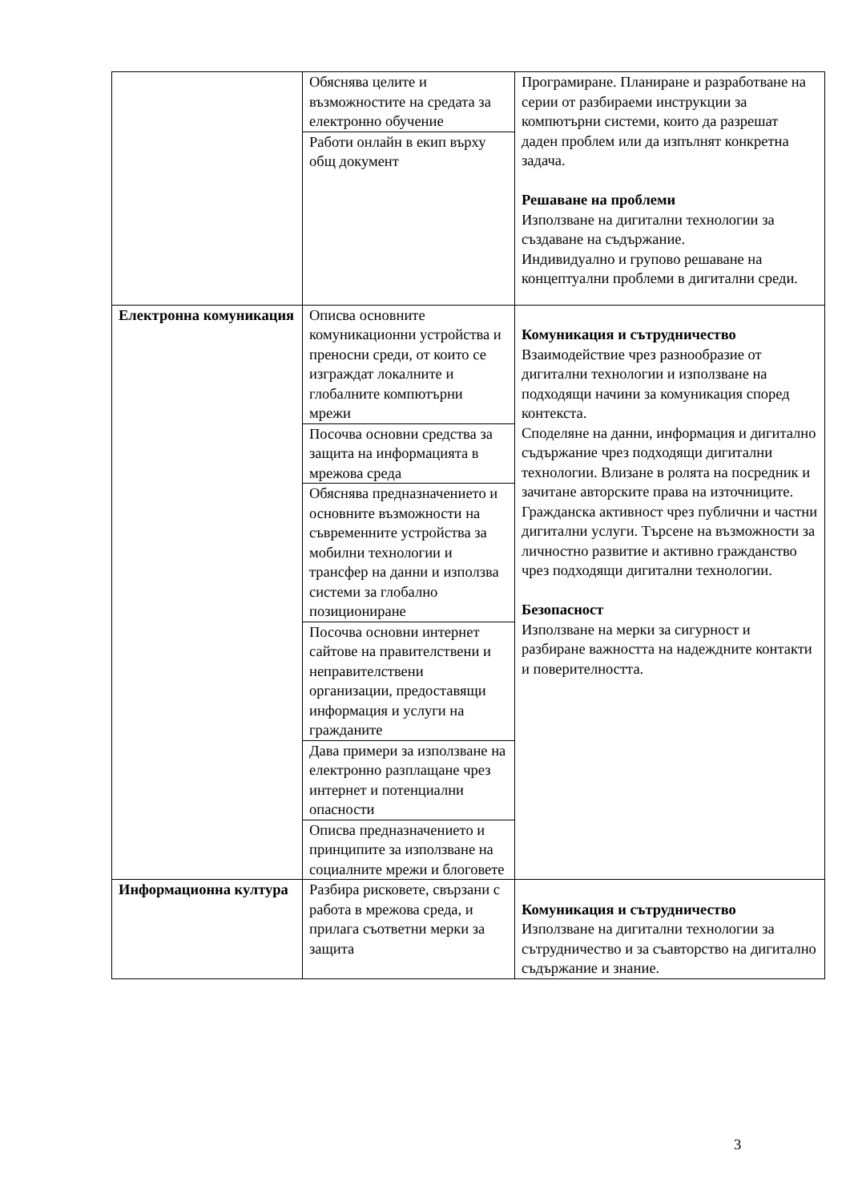| | Обяснява целите и възможностите на средата за електронно обучение | Програмиране. Планиране и разработване на серии от разбираеми инструкции за компютърни системи, които да разрешат даден проблем или да изпълнят конкретна задача. Решаване на проблеми Използване на дигитални технологии за създаване на съдържание. Индивидуално и групово решаване на концептуални проблеми в дигитални среди. |
| | Работи онлайн в екип върху общ документ | |
| Електронна комуникация | Описва основните комуникационни устройства и преносни среди, от които се изграждат локалните и глобалните компютърни мрежи | Комуникация и сътрудничество Взаимодействие чрез разнообразие от дигитални технологии и използване на подходящи начини за комуникация според контекста. Споделяне на данни, информация и дигитално съдържание чрез подходящи дигитални технологии. Влизане в ролята на посредник и зачитане авторските права на източниците. Гражданска активност чрез публични и частни дигитални услуги. Търсене на възможности за личностно развитие и активно гражданство чрез подходящи дигитални технологии. Безопасност Използване на мерки за сигурност и разбиране важността на надеждните контакти и поверителността. |
| | Посочва основни средства за защита на информацията в мрежова среда | |
| | Обяснява предназначението и основните възможности на съвременните устройства за мобилни технологии и трансфер на данни и използва системи за глобално позициониране | |
| | Посочва основни интернет сайтове на правителствени и неправителствени организации, предоставящи информация и услуги на гражданите | |
| | Дава примери за използване на електронно разплащане чрез интернет и потенциални опасности | |
| | Описва предназначението и принципите за използване на социалните мрежи и блоговете | |
| Информационна култура | Разбира рисковете, свързани с работа в мрежова среда, и прилага съответни мерки за защита | Комуникация и сътрудничество Използване на дигитални технологии за сътрудничество и за съавторство на дигитално съдържание и знание. |
3